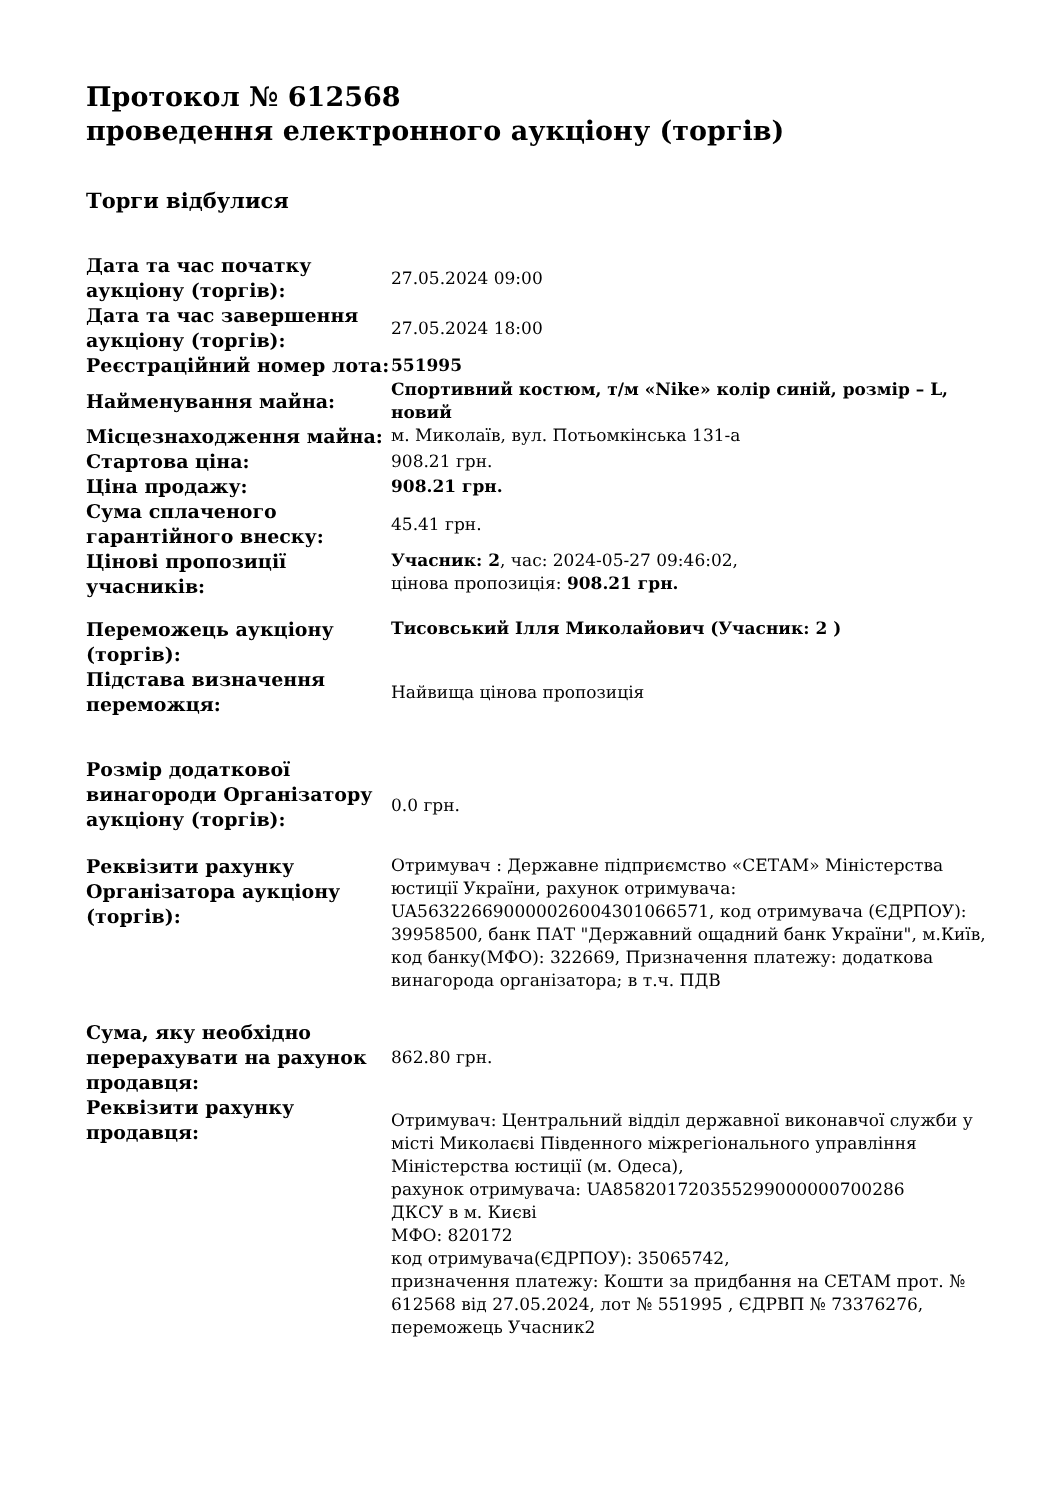Протокол № 612568
проведення електронного аукціону (торгів)
Торги відбулися
| Дата та час початку аукціону (торгів): | 27.05.2024 09:00 |
| Дата та час завершення аукціону (торгів): | 27.05.2024 18:00 |
| Реєстраційний номер лота: | 551995 |
| Найменування майна: | Спортивний костюм, т/м «Nike» колір синій, розмір – L, новий |
| Місцезнаходження майна: | м. Миколаїв, вул. Потьомкінська 131-а |
| Стартова ціна: | 908.21 грн. |
| Ціна продажу: | 908.21 грн. |
| Сума сплаченого гарантійного внеску: | 45.41 грн. |
| Цінові пропозиції учасників: | Учасник: 2 , час: 2024-05-27 09:46:02, цінова пропозиція: 908.21 грн. |
| Переможець аукціону (торгів): | Тисовський Ілля Миколайович (Учасник: 2 ) |
| Підстава визначення переможця: | Найвища цінова пропозиція |
| Розмір додаткової винагороди Організатору аукціону (торгів): | 0.0 грн. |
| Реквізити рахунку Організатора аукціону (торгів): | Отримувач : Державне підприємство «СЕТАМ» Міністерства юстиції України, рахунок отримувача: UA563226690000026004301066571, код отримувача (ЄДРПОУ): 39958500, банк ПАТ "Державний ощадний банк України", м.Київ, код банку(МФО): 322669, Призначення платежу: додаткова винагорода організатора; в т.ч. ПДВ |
| Сума, яку необхідно перерахувати на рахунок продавця: | 862.80 грн. |
| Реквізити рахунку продавця: | Отримувач: Центральний відділ державної виконавчої служби у місті Миколаєві Південного міжрегіонального управління Міністерства юстиції (м. Одеса), рахунок отримувача: UA858201720355299000000700286 ДКСУ в м. Києві МФО: 820172 код отримувача(ЄДРПОУ): 35065742, призначення платежу: Кошти за придбання на СЕТАМ прот. № 612568 від 27.05.2024, лот № 551995 , ЄДРВП № 73376276, переможець Учасник2 |